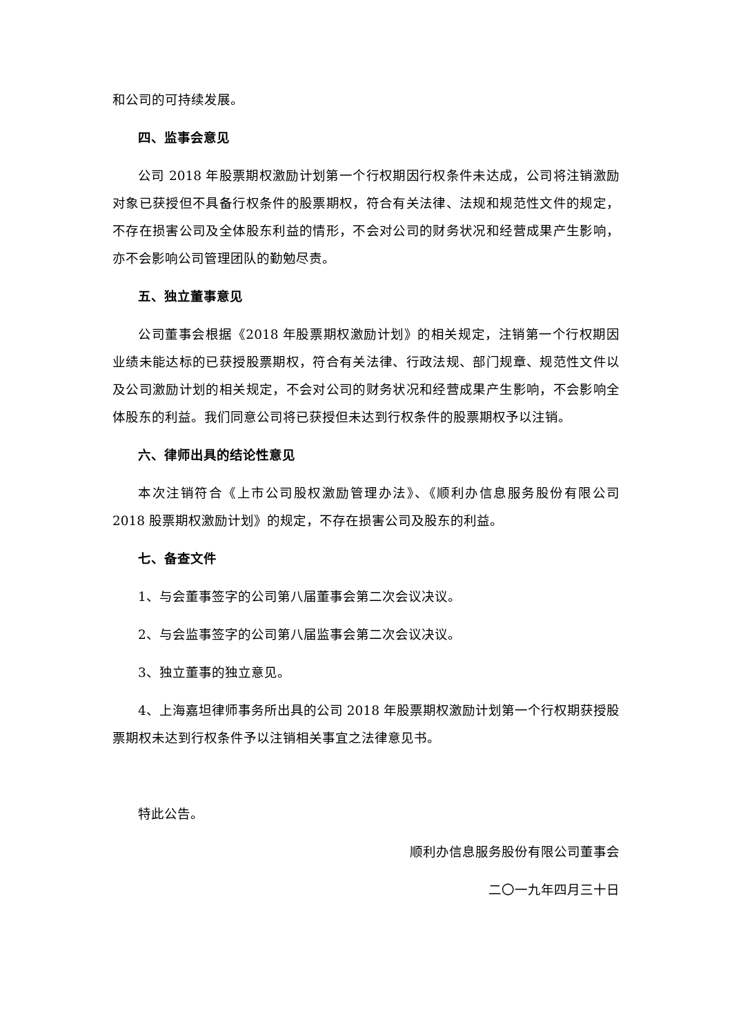和公司的可持续发展。
四、监事会意见
公司 2018 年股票期权激励计划第一个行权期因行权条件未达成，公司将注销激励对象已获授但不具备行权条件的股票期权，符合有关法律、法规和规范性文件的规定，不存在损害公司及全体股东利益的情形，不会对公司的财务状况和经营成果产生影响，亦不会影响公司管理团队的勤勉尽责。
五、独立董事意见
公司董事会根据《2018 年股票期权激励计划》的相关规定，注销第一个行权期因业绩未能达标的已获授股票期权，符合有关法律、行政法规、部门规章、规范性文件以及公司激励计划的相关规定，不会对公司的财务状况和经营成果产生影响，不会影响全体股东的利益。我们同意公司将已获授但未达到行权条件的股票期权予以注销。
六、律师出具的结论性意见
本次注销符合《上市公司股权激励管理办法》、《顺利办信息服务股份有限公司 2018 股票期权激励计划》的规定，不存在损害公司及股东的利益。
七、备查文件
1、与会董事签字的公司第八届董事会第二次会议决议。
2、与会监事签字的公司第八届监事会第二次会议决议。
3、独立董事的独立意见。
4、上海嘉坦律师事务所出具的公司 2018 年股票期权激励计划第一个行权期获授股票期权未达到行权条件予以注销相关事宜之法律意见书。
特此公告。
顺利办信息服务股份有限公司董事会
二〇一九年四月三十日